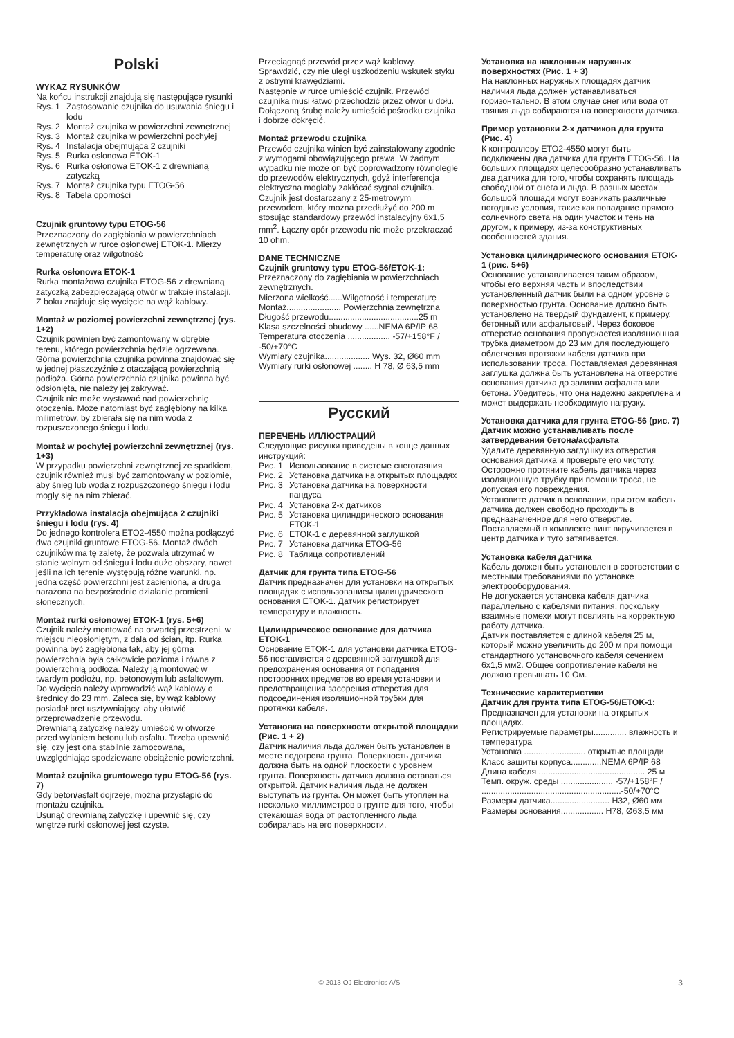Polski
WYKAZ RYSUNKÓW
Na końcu instrukcji znajdują się następujące rysunki
Rys. 1 Zastosowanie czujnika do usuwania śniegu i lodu
Rys. 2 Montaż czujnika w powierzchni zewnętrznej
Rys. 3 Montaż czujnika w powierzchni pochyłej
Rys. 4 Instalacja obejmująca 2 czujniki
Rys. 5 Rurka osłonowa ETOK-1
Rys. 6 Rurka osłonowa ETOK-1 z drewnianą zatyczką
Rys. 7 Montaż czujnika typu ETOG-56
Rys. 8 Tabela oporności
Czujnik gruntowy typu ETOG-56
Przeznaczony do zagłębiania w powierzchniach zewnętrznych w rurce osłonowej ETOK-1. Mierzy temperaturę oraz wilgotność
Rurka osłonowa ETOK-1
Rurka montażowa czujnika ETOG-56 z drewnianą zatyczką zabezpieczającą otwór w trakcie instalacji. Z boku znajduje się wycięcie na wąż kablowy.
Montaż w poziomej powierzchni zewnętrznej (rys. 1+2)
Czujnik powinien być zamontowany w obrębie terenu, którego powierzchnia będzie ogrzewana. Górna powierzchnia czujnika powinna znajdować się w jednej płaszczyźnie z otaczającą powierzchnią podłoża. Górna powierzchnia czujnika powinna być odsłonięta, nie należy jej zakrywać.
Czujnik nie może wystawać nad powierzchnię otoczenia. Może natomiast być zagłębiony na kilka milimetrów, by zbierała się na nim woda z rozpuszczonego śniegu i lodu.
Montaż w pochyłej powierzchni zewnętrznej (rys. 1+3)
W przypadku powierzchni zewnętrznej ze spadkiem, czujnik również musi być zamontowany w poziomie, aby śnieg lub woda z rozpuszczonego śniegu i lodu mogły się na nim zbierać.
Przykładowa instalacja obejmująca 2 czujniki śniegu i lodu (rys. 4)
Do jednego kontrolera ETO2-4550 można podłączyć dwa czujniki gruntowe ETOG-56. Montaż dwóch czujników ma tę zaletę, że pozwala utrzymać w stanie wolnym od śniegu i lodu duże obszary, nawet jeśli na ich terenie występują różne warunki, np. jedna część powierzchni jest zacieniona, a druga narażona na bezpośrednie działanie promieni słonecznych.
Montaż rurki osłonowej ETOK-1 (rys. 5+6)
Czujnik należy montować na otwartej przestrzeni, w miejscu nieosłoniętym, z dala od ścian, itp. Rurka powinna być zagłębiona tak, aby jej górna powierzchnia była całkowicie pozioma i równa z powierzchnią podłoża. Należy ją montować w twardym podłożu, np. betonowym lub asfaltowym.
Do wycięcia należy wprowadzić wąż kablowy o średnicy do 23 mm. Zaleca się, by wąż kablowy posiadał pręt usztywniający, aby ułatwić przeprowadzenie przewodu.
Drewnianą zatyczkę należy umieścić w otworze przed wylaniem betonu lub asfaltu. Trzeba upewnić się, czy jest ona stabilnie zamocowana, uwzględniając spodziewane obciążenie powierzchni.
Montaż czujnika gruntowego typu ETOG-56 (rys. 7)
Gdy beton/asfalt dojrzeje, można przystąpić do montażu czujnika.
Usunąć drewnianą zatyczkę i upewnić się, czy wnętrze rurki osłonowej jest czyste.
Przeciągnąć przewód przez wąż kablowy. Sprawdzić, czy nie uległ uszkodzeniu wskutek styku z ostrymi krawędziami.
Następnie w rurce umieścić czujnik. Przewód czujnika musi łatwo przechodzić przez otwór u dołu. Dołączoną śrubę należy umieścić pośrodku czujnika i dobrze dokręcić.
Montaż przewodu czujnika
Przewód czujnika winien być zainstalowany zgodnie z wymogami obowiązującego prawa. W żadnym wypadku nie może on być poprowadzony równolegle do przewodów elektrycznych, gdyż interferencja elektryczna mogłaby zakłócać sygnał czujnika.
Czujnik jest dostarczany z 25-metrowym przewodem, który można przedłużyć do 200 m stosując standardowy przewód instalacyjny 6x1,5 mm<sup>2</sup>. Łączny opór przewodu nie może przekraczać 10 ohm.
DANE TECHNICZNE
Czujnik gruntowy typu ETOG-56/ETOK-1:
Przeznaczony do zagłębiania w powierzchniach zewnętrznych.
Mierzona wielkość......Wilgotność i temperaturę
Montaż....................... Powierzchnia zewnętrzna
Długość przewodu......................................25 m
Klasa szczelności obudowy ......NEMA 6P/IP 68
Temperatura otoczenia .................. -57/+158°F / -50/+70°C
Wymiary czujnika................... Wys. 32, Ø60 mm
Wymiary rurki osłonowej ........ H 78, Ø 63,5 mm
Русский
ПЕРЕЧЕНЬ ИЛЛЮСТРАЦИЙ
Следующие рисунки приведены в конце данных инструкций:
Рис. 1 Использование в системе снеготаяния
Рис. 2 Установка датчика на открытых площадях
Рис. 3 Установка датчика на поверхности пандуса
Рис. 4 Установка 2-х датчиков
Рис. 5 Установка цилиндрического основания ETOK-1
Рис. 6 ETOK-1 с деревянной заглушкой
Рис. 7 Установка датчика ETOG-56
Рис. 8 Таблица сопротивлений
Датчик для грунта типа ETOG-56
Датчик предназначен для установки на открытых площадях с использованием цилиндрического основания ETOK-1. Датчик регистрирует температуру и влажность.
Цилиндрическое основание для датчика ETOK-1
Основание ETOK-1 для установки датчика ETOG-56 поставляется с деревянной заглушкой для предохранения основания от попадания посторонних предметов во время установки и предотвращения засорения отверстия для подсоединения изоляционной трубки для протяжки кабеля.
Установка на поверхности открытой площадки (Рис. 1 + 2)
Датчик наличия льда должен быть установлен в месте подогрева грунта. Поверхность датчика должна быть на одной плоскости с уровнем грунта. Поверхность датчика должна оставаться открытой. Датчик наличия льда не должен выступать из грунта. Он может быть утоплен на несколько миллиметров в грунте для того, чтобы стекающая вода от растопленного льда собиралась на его поверхности.
Установка на наклонных наружных поверхностях (Рис. 1 + 3)
На наклонных наружных площадях датчик наличия льда должен устанавливаться горизонтально. В этом случае снег или вода от таяния льда собираются на поверхности датчика.
Пример установки 2-х датчиков для грунта (Рис. 4)
К контроллеру ETO2-4550 могут быть подключены два датчика для грунта ETOG-56. На больших площадях целесообразно устанавливать два датчика для того, чтобы сохранять площадь свободной от снега и льда. В разных местах большой площади могут возникать различные погодные условия, такие как попадание прямого солнечного света на один участок и тень на другом, к примеру, из-за конструктивных особенностей здания.
Установка цилиндрического основания ETOK-1 (рис. 5+6)
Основание устанавливается таким образом, чтобы его верхняя часть и впоследствии установленный датчик были на одном уровне с поверхностью грунта. Основание должно быть установлено на твердый фундамент, к примеру, бетонный или асфальтовый. Через боковое отверстие основания пропускается изоляционная трубка диаметром до 23 мм для последующего облегчения протяжки кабеля датчика при использовании троса. Поставляемая деревянная заглушка должна быть установлена на отверстие основания датчика до заливки асфальта или бетона. Убедитесь, что она надежно закреплена и может выдержать необходимую нагрузку.
Установка датчика для грунта ETOG-56 (рис. 7) Датчик можно устанавливать после затвердевания бетона/асфальта
Удалите деревянную заглушку из отверстия основания датчика и проверьте его чистоту. Осторожно протяните кабель датчика через изоляционную трубку при помощи троса, не допуская его повреждения.
Установите датчик в основании, при этом кабель датчика должен свободно проходить в предназначенное для него отверстие. Поставляемый в комплекте винт вкручивается в центр датчика и туго затягивается.
Установка кабеля датчика
Кабель должен быть установлен в соответствии с местными требованиями по установке электрооборудования.
Не допускается установка кабеля датчика параллельно с кабелями питания, поскольку взаимные помехи могут повлиять на корректную работу датчика.
Датчик поставляется с длиной кабеля 25 м, который можно увеличить до 200 м при помощи стандартного установочного кабеля сечением 6x1,5 мм2. Общее сопротивление кабеля не должно превышать 10 Ом.
Технические характеристики
Датчик для грунта типа ETOG-56/ETOK-1:
Предназначен для установки на открытых площадях.
Регистрируемые параметры.............. влажность и температура
Установка .......................... открытые площади
Класс защиты корпуса.............NEMA 6P/IP 68
Длина кабеля ............................................. 25 м
Темп. окруж. среды ...................... -57/+158°F / ...........................................................-50/+70°C
Размеры датчика......................... H32, Ø60 мм
Размеры основания.................. H78, Ø63,5 мм
© 2013 OJ Electronics A/S 3